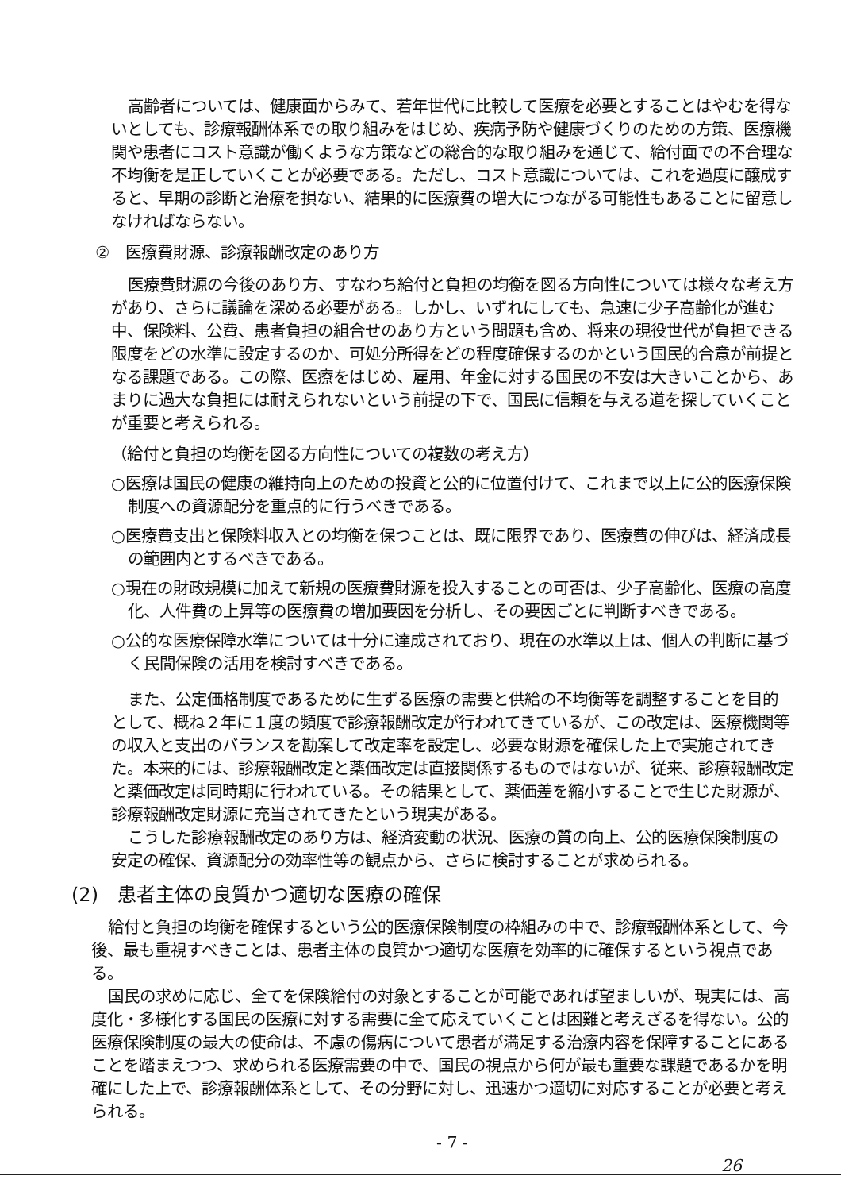高齢者については、健康面からみて、若年世代に比較して医療を必要とすることはやむを得ないとしても、診療報酬体系での取り組みをはじめ、疾病予防や健康づくりのための方策、医療機関や患者にコスト意識が働くような方策などの総合的な取り組みを通じて、給付面での不合理な不均衡を是正していくことが必要である。ただし、コスト意識については、これを過度に醸成すると、早期の診断と治療を損ない、結果的に医療費の増大につながる可能性もあることに留意しなければならない。
②　医療費財源、診療報酬改定のあり方
医療費財源の今後のあり方、すなわち給付と負担の均衡を図る方向性については様々な考え方があり、さらに議論を深める必要がある。しかし、いずれにしても、急速に少子高齢化が進む中、保険料、公費、患者負担の組合せのあり方という問題も含め、将来の現役世代が負担できる限度をどの水準に設定するのか、可処分所得をどの程度確保するのかという国民的合意が前提となる課題である。この際、医療をはじめ、雇用、年金に対する国民の不安は大きいことから、あまりに過大な負担には耐えられないという前提の下で、国民に信頼を与える道を探していくことが重要と考えられる。
（給付と負担の均衡を図る方向性についての複数の考え方）
○医療は国民の健康の維持向上のための投資と公的に位置付けて、これまで以上に公的医療保険制度への資源配分を重点的に行うべきである。
○医療費支出と保険料収入との均衡を保つことは、既に限界であり、医療費の伸びは、経済成長の範囲内とするべきである。
○現在の財政規模に加えて新規の医療費財源を投入することの可否は、少子高齢化、医療の高度化、人件費の上昇等の医療費の増加要因を分析し、その要因ごとに判断すべきである。
○公的な医療保障水準については十分に達成されており、現在の水準以上は、個人の判断に基づく民間保険の活用を検討すべきである。
また、公定価格制度であるために生ずる医療の需要と供給の不均衡等を調整することを目的として、概ね２年に１度の頻度で診療報酬改定が行われてきているが、この改定は、医療機関等の収入と支出のバランスを勘案して改定率を設定し、必要な財源を確保した上で実施されてきた。本来的には、診療報酬改定と薬価改定は直接関係するものではないが、従来、診療報酬改定と薬価改定は同時期に行われている。その結果として、薬価差を縮小することで生じた財源が、診療報酬改定財源に充当されてきたという現実がある。
こうした診療報酬改定のあり方は、経済変動の状況、医療の質の向上、公的医療保険制度の安定の確保、資源配分の効率性等の観点から、さらに検討することが求められる。
(2)　患者主体の良質かつ適切な医療の確保
給付と負担の均衡を確保するという公的医療保険制度の枠組みの中で、診療報酬体系として、今後、最も重視すべきことは、患者主体の良質かつ適切な医療を効率的に確保するという視点である。
国民の求めに応じ、全てを保険給付の対象とすることが可能であれば望ましいが、現実には、高度化・多様化する国民の医療に対する需要に全て応えていくことは困難と考えざるを得ない。公的医療保険制度の最大の使命は、不慮の傷病について患者が満足する治療内容を保障することにあることを踏まえつつ、求められる医療需要の中で、国民の視点から何が最も重要な課題であるかを明確にした上で、診療報酬体系として、その分野に対し、迅速かつ適切に対応することが必要と考えられる。
- 7 -
26